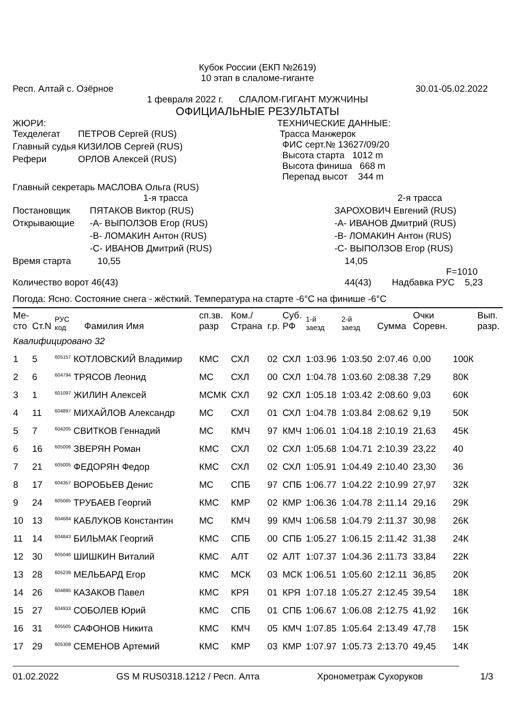Кубок России (ЕКП №2619)
10 этап в слаломе-гиганте
Респ. Алтай с. Озёрное 30.01-05.02.2022
1 февраля 2022 г. СЛАЛОМ-ГИГАНТ МУЖЧИНЫ
ОФИЦИАЛЬНЫЕ РЕЗУЛЬТАТЫ
ЖЮРИ:
| Техделегат | ПЕТРОВ Сергей (RUS) |
| Главный судья | КИЗИЛОВ Сергей (RUS) |
| Рефери | ОРЛОВ Алексей (RUS) |
ТЕХНИЧЕСКИЕ ДАННЫЕ:
Трасса Манжерок
ФИС серт.№ 13627/09/20
Высота старта 1012 m
Высота финиша 668 m
Перепад высот 344 m
Главный секретарь МАСЛОВА Ольга (RUS)
| | 1-я трасса | 2-я трасса |
| Постановщик | ПЯТАКОВ Виктор (RUS) | ЗАРОХОВИЧ Евгений (RUS) |
| Открывающие | -A- ВЫПОЛЗОВ Егор (RUS) | -A- ИВАНОВ Дмитрий (RUS) |
| | -B- ЛОМАКИН Антон (RUS) | -B- ЛОМАКИН Антон (RUS) |
| | -C- ИВАНОВ Дмитрий (RUS) | -C- ВЫПОЛЗОВ Егор (RUS) |
| Время старта | 10,55 | 14,05 F=1010 |
| Количество ворот 46(43) | | 44(43) Надбавка РУС 5,23 |
Погода: Ясно. Состояние снега - жёсткий. Температура на старте -6°C на финише -6°C
| Ме- сто | Ст.N | РУС код | Фамилия Имя | сп.зв. разр | Ком./ Страна | г.р. | Суб. РФ | 1-й заезд | 2-й заезд | Сумма | Очки Соревн. | | Вып. разр. |
| --- | --- | --- | --- | --- | --- | --- | --- | --- | --- | --- | --- | --- | --- |
| Квалифицировано 32 | | | | | | | | | | | | | |
| 1 | 5 | <sup>605157</sup> КОТЛОВСКИЙ Владимир | | КМС | СХЛ | 02 | СХЛ | 1:03.96 | 1:03.50 | 2:07.46 | 0,00 | 100К | |
| 2 | 6 | <sup>604794</sup> ТРЯСОВ Леонид | | МС | СХЛ | 00 | СХЛ | 1:04.78 | 1:03.60 | 2:08.38 | 7,29 | 80К | |
| 3 | 1 | <sup>601097</sup> ЖИЛИН Алексей | | МСМК | СХЛ | 92 | СХЛ | 1:05.18 | 1:03.42 | 2:08.60 | 9,03 | 60К | |
| 4 | 11 | <sup>604897</sup> МИХАЙЛОВ Александр | | МС | СХЛ | 01 | СХЛ | 1:04.78 | 1:03.84 | 2:08.62 | 9,19 | 50К | |
| 5 | 7 | <sup>604205</sup> СВИТКОВ Геннадий | | МС | КМЧ | 97 | КМЧ | 1:06.01 | 1:04.18 | 2:10.19 | 21,63 | 45К | |
| 6 | 16 | <sup>605006</sup> ЗВЕРЯН Роман | | КМС | СХЛ | 02 | СХЛ | 1:05.68 | 1:04.71 | 2:10.39 | 23,22 | 40 | |
| 7 | 21 | <sup>605005</sup> ФЕДОРЯН Федор | | КМС | СХЛ | 02 | СХЛ | 1:05.91 | 1:04.49 | 2:10.40 | 23,30 | 36 | |
| 8 | 17 | <sup>604357</sup> ВОРОБЬЕВ Денис | | МС | СПБ | 97 | СПБ | 1:06.77 | 1:04.22 | 2:10.99 | 27,97 | 32К | |
| 9 | 24 | <sup>605065</sup> ТРУБАЕВ Георгий | | КМС | КМР | 02 | КМР | 1:06.36 | 1:04.78 | 2:11.14 | 29,16 | 29К | |
| 10 | 13 | <sup>604684</sup> КАБЛУКОВ Константин | | МС | КМЧ | 99 | КМЧ | 1:06.58 | 1:04.79 | 2:11.37 | 30,98 | 26К | |
| 11 | 14 | <sup>604843</sup> БИЛЬМАК Георгий | | КМС | СПБ | 00 | СПБ | 1:05.27 | 1:06.15 | 2:11.42 | 31,38 | 24К | |
| 12 | 30 | <sup>605046</sup> ШИШКИН Виталий | | КМС | АЛТ | 02 | АЛТ | 1:07.37 | 1:04.36 | 2:11.73 | 33,84 | 22К | |
| 13 | 28 | <sup>605239</sup> МЕЛЬБАРД Егор | | КМС | МСК | 03 | МСК | 1:06.51 | 1:05.60 | 2:12.11 | 36,85 | 20К | |
| 14 | 26 | <sup>604895</sup> КАЗАКОВ Павел | | КМС | КРЯ | 01 | КРЯ | 1:07.18 | 1:05.27 | 2:12.45 | 39,54 | 18К | |
| 15 | 27 | <sup>604933</sup> СОБОЛЕВ Юрий | | КМС | СПБ | 01 | СПБ | 1:06.67 | 1:06.08 | 2:12.75 | 41,92 | 16К | |
| 16 | 31 | <sup>605505</sup> САФОНОВ Никита | | КМС | КМЧ | 05 | КМЧ | 1:07.85 | 1:05.64 | 2:13.49 | 47,78 | 15К | |
| 17 | 29 | <sup>605308</sup> СЕМЕНОВ Артемий | | КМС | КМР | 03 | КМР | 1:07.97 | 1:05.73 | 2:13.70 | 49,45 | 14К | |
01.02.2022 GS M RUS0318.1212 / Респ. Алта Хронометраж Сухоруков 1/3